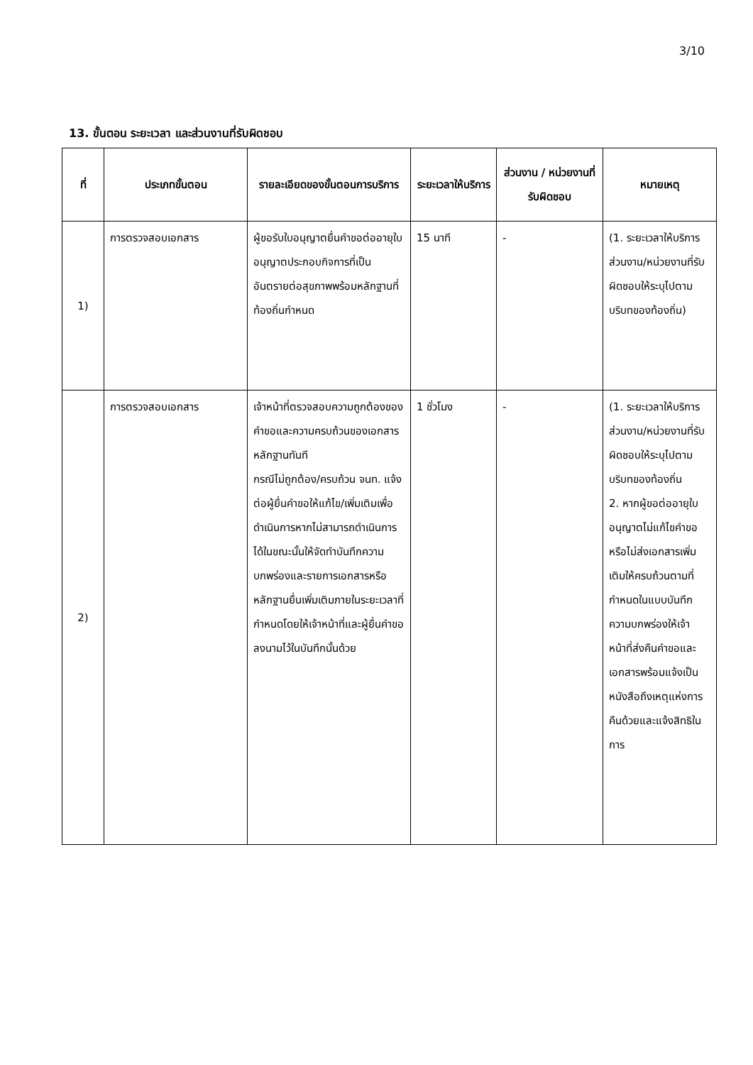3/10
13. ขั้นตอน ระยะเวลา และส่วนงานที่รับผิดชอบ
| ที่ | ประเภทขั้นตอน | รายละเอียดของขั้นตอนการบริการ | ระยะเวลาให้บริการ | ส่วนงาน / หน่วยงานที่รับผิดชอบ | หมายเหตุ |
| --- | --- | --- | --- | --- | --- |
| 1) | การตรวจสอบเอกสาร | ผู้ขอรับใบอนุญาตยื่นคำขอต่ออายุใบอนุญาตประกอบกิจการที่เป็นอันตรายต่อสุขภาพพร้อมหลักฐานที่ท้องถิ่นกำหนด | 15 นาที | - | (1. ระยะเวลาให้บริการส่วนงาน/หน่วยงานที่รับผิดชอบให้ระบุไปตามบริบทของท้องถิ่น) |
| 2) | การตรวจสอบเอกสาร | เจ้าหน้าที่ตรวจสอบความถูกต้องของคำขอและความครบถ้วนของเอกสารหลักฐานทันที กรณีไม่ถูกต้อง/ครบถ้วน จนท. แจ้งต่อผู้ยื่นคำขอให้แก้ไข/เพิ่มเติมเพื่อดำเนินการหากไม่สามารถดำเนินการได้ในขณะนั้นให้จัดทำบันทึกความบกพร่องและรายการเอกสารหรือหลักฐานยื่นเพิ่มเติมภายในระยะเวลาที่กำหนดโดยให้เจ้าหน้าที่และผู้ยื่นคำขอลงนามไว้ในบันทึกนั้นด้วย | 1 ชั่วโมง | - | (1. ระยะเวลาให้บริการส่วนงาน/หน่วยงานที่รับผิดชอบให้ระบุไปตามบริบทของท้องถิ่น 2. หากผู้ขอต่ออายุใบอนุญาตไม่แก้ไขคำขอหรือไม่ส่งเอกสารเพิ่มเติมให้ครบถ้วนตามที่กำหนดในแบบบันทึกความบกพร่องให้เจ้าหน้าที่ส่งคืนคำขอและเอกสารพร้อมแจ้งเป็นหนังสือถึงเหตุแห่งการคืนด้วยและแจ้งสิทธิในการ |